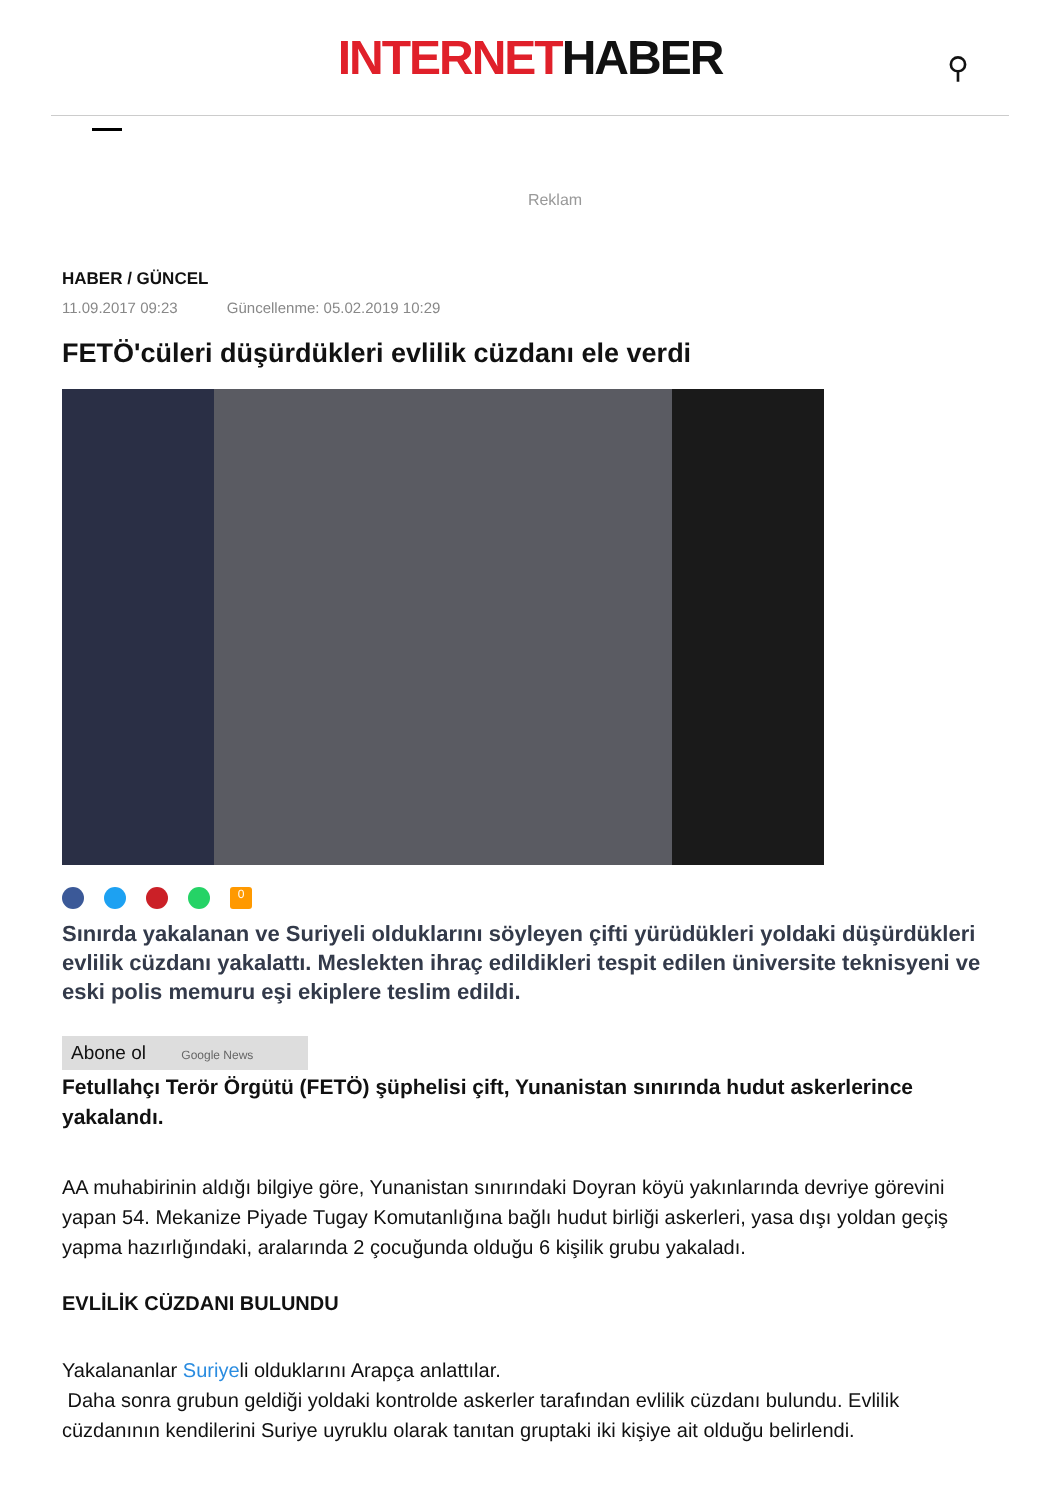INTERNETHABER
⚲
Reklam
HABER / GÜNCEL
11.09.2017 09:23 Güncellenme: 05.02.2019 10:29
FETÖ'cüleri düşürdükleri evlilik cüzdanı ele verdi
0
Sınırda yakalanan ve Suriyeli olduklarını söyleyen çifti yürüdükleri yoldaki düşürdükleri evlilik cüzdanı yakalattı. Meslekten ihraç edildikleri tespit edilen üniversite teknisyeni ve eski polis memuru eşi ekiplere teslim edildi.
Abone ol Google News
Fetullahçı Terör Örgütü (FETÖ) şüphelisi çift, Yunanistan sınırında hudut askerlerince yakalandı.
AA muhabirinin aldığı bilgiye göre, Yunanistan sınırındaki Doyran köyü yakınlarında devriye görevini yapan 54. Mekanize Piyade Tugay Komutanlığına bağlı hudut birliği askerleri, yasa dışı yoldan geçiş yapma hazırlığındaki, aralarında 2 çocuğunda olduğu 6 kişilik grubu yakaladı.
EVLİLİK CÜZDANI BULUNDU
Yakalananlar Suriyeli olduklarını Arapça anlattılar.
Daha sonra grubun geldiği yoldaki kontrolde askerler tarafından evlilik cüzdanı bulundu. Evlilik cüzdanının kendilerini Suriye uyruklu olarak tanıtan gruptaki iki kişiye ait olduğu belirlendi.